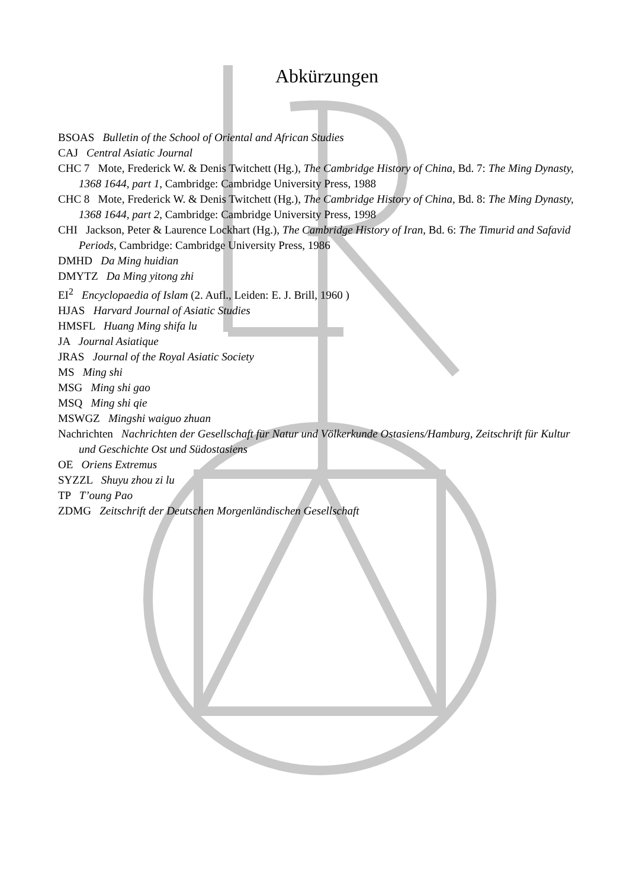Abkürzungen
BSOAS Bulletin of the School of Oriental and African Studies
CAJ Central Asiatic Journal
CHC 7 Mote, Frederick W. & Denis Twitchett (Hg.), The Cambridge History of China, Bd. 7: The Ming Dynasty, 1368 1644, part 1, Cambridge: Cambridge University Press, 1988
CHC 8 Mote, Frederick W. & Denis Twitchett (Hg.), The Cambridge History of China, Bd. 8: The Ming Dynasty, 1368 1644, part 2, Cambridge: Cambridge University Press, 1998
CHI Jackson, Peter & Laurence Lockhart (Hg.), The Cambridge History of Iran, Bd. 6: The Timurid and Safavid Periods, Cambridge: Cambridge University Press, 1986
DMHD Da Ming huidian
DMYTZ Da Ming yitong zhi
EI<sup>2</sup> Encyclopaedia of Islam (2. Aufl., Leiden: E. J. Brill, 1960 )
HJAS Harvard Journal of Asiatic Studies
HMSFL Huang Ming shifa lu
JA Journal Asiatique
JRAS Journal of the Royal Asiatic Society
MS Ming shi
MSG Ming shi gao
MSQ Ming shi qie
MSWGZ Mingshi waiguo zhuan
Nachrichten Nachrichten der Gesellschaft für Natur und Völkerkunde Ostasiens/Hamburg, Zeitschrift für Kultur und Geschichte Ost und Südostasiens
OE Oriens Extremus
SYZZL Shuyu zhou zi lu
TP T’oung Pao
ZDMG Zeitschrift der Deutschen Morgenländischen Gesellschaft